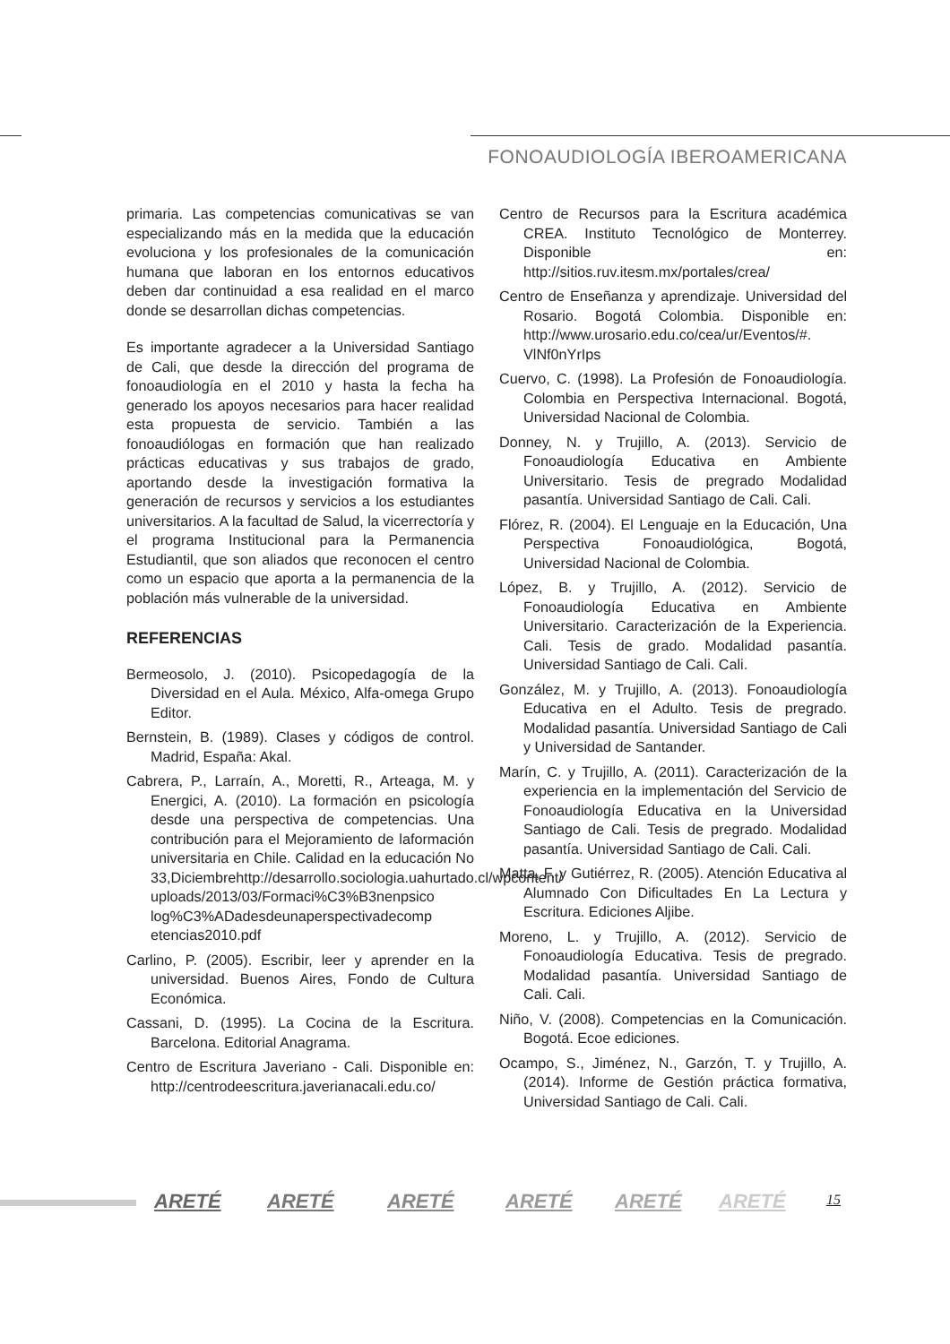FONOAUDIOLOGÍA IBEROAMERICANA
primaria. Las competencias comunicativas se van especializando más en la medida que la educación evoluciona y los profesionales de la comunicación humana que laboran en los entornos educativos deben dar continuidad a esa realidad en el marco donde se desarrollan dichas competencias.
Es importante agradecer a la Universidad Santiago de Cali, que desde la dirección del programa de fonoaudiología en el 2010 y hasta la fecha ha generado los apoyos necesarios para hacer realidad esta propuesta de servicio. También a las fonoaudiólogas en formación que han realizado prácticas educativas y sus trabajos de grado, aportando desde la investigación formativa la generación de recursos y servicios a los estudiantes universitarios. A la facultad de Salud, la vicerrectoría y el programa Institucional para la Permanencia Estudiantil, que son aliados que reconocen el centro como un espacio que aporta a la permanencia de la población más vulnerable de la universidad.
REFERENCIAS
Bermeosolo, J. (2010). Psicopedagogía de la Diversidad en el Aula. México, Alfa-omega Grupo Editor.
Bernstein, B. (1989). Clases y códigos de control. Madrid, España: Akal.
Cabrera, P., Larraín, A., Moretti, R., Arteaga, M. y Energici, A. (2010). La formación en psicología desde una perspectiva de competencias. Una contribución para el Mejoramiento de laformación universitaria en Chile. Calidad en la educación No 33,Diciembrehttp://desarrollo.sociologia.uahurtado.cl/wpcontent/ uploads/2013/03/Formaci%C3%B3nenpsico log%C3%ADadesdeunaperspectivadecomp etencias2010.pdf
Carlino, P. (2005). Escribir, leer y aprender en la universidad. Buenos Aires, Fondo de Cultura Económica.
Cassani, D. (1995). La Cocina de la Escritura. Barcelona. Editorial Anagrama.
Centro de Escritura Javeriano - Cali. Disponible en: http://centrodeescritura.javerianacali.edu.co/
Centro de Recursos para la Escritura académica CREA. Instituto Tecnológico de Monterrey. Disponible en: http://sitios.ruv.itesm.mx/portales/crea/
Centro de Enseñanza y aprendizaje. Universidad del Rosario. Bogotá Colombia. Disponible en: http://www.urosario.edu.co/cea/ur/Eventos/#. VlNf0nYrIps
Cuervo, C. (1998). La Profesión de Fonoaudiología. Colombia en Perspectiva Internacional. Bogotá, Universidad Nacional de Colombia.
Donney, N. y Trujillo, A. (2013). Servicio de Fonoaudiología Educativa en Ambiente Universitario. Tesis de pregrado Modalidad pasantía. Universidad Santiago de Cali. Cali.
Flórez, R. (2004). El Lenguaje en la Educación, Una Perspectiva Fonoaudiológica, Bogotá, Universidad Nacional de Colombia.
López, B. y Trujillo, A. (2012). Servicio de Fonoaudiología Educativa en Ambiente Universitario. Caracterización de la Experiencia. Cali. Tesis de grado. Modalidad pasantía. Universidad Santiago de Cali. Cali.
González, M. y Trujillo, A. (2013). Fonoaudiología Educativa en el Adulto. Tesis de pregrado. Modalidad pasantía. Universidad Santiago de Cali y Universidad de Santander.
Marín, C. y Trujillo, A. (2011). Caracterización de la experiencia en la implementación del Servicio de Fonoaudiología Educativa en la Universidad Santiago de Cali. Tesis de pregrado. Modalidad pasantía. Universidad Santiago de Cali. Cali.
Matta, F. y Gutiérrez, R. (2005). Atención Educativa al Alumnado Con Dificultades En La Lectura y Escritura. Ediciones Aljibe.
Moreno, L. y Trujillo, A. (2012). Servicio de Fonoaudiología Educativa. Tesis de pregrado. Modalidad pasantía. Universidad Santiago de Cali. Cali.
Niño, V. (2008). Competencias en la Comunicación. Bogotá. Ecoe ediciones.
Ocampo, S., Jiménez, N., Garzón, T. y Trujillo, A. (2014). Informe de Gestión práctica formativa, Universidad Santiago de Cali. Cali.
ARETÉ ARETÉ ARETÉ ARETÉ ARETÉ ARETÉ 15